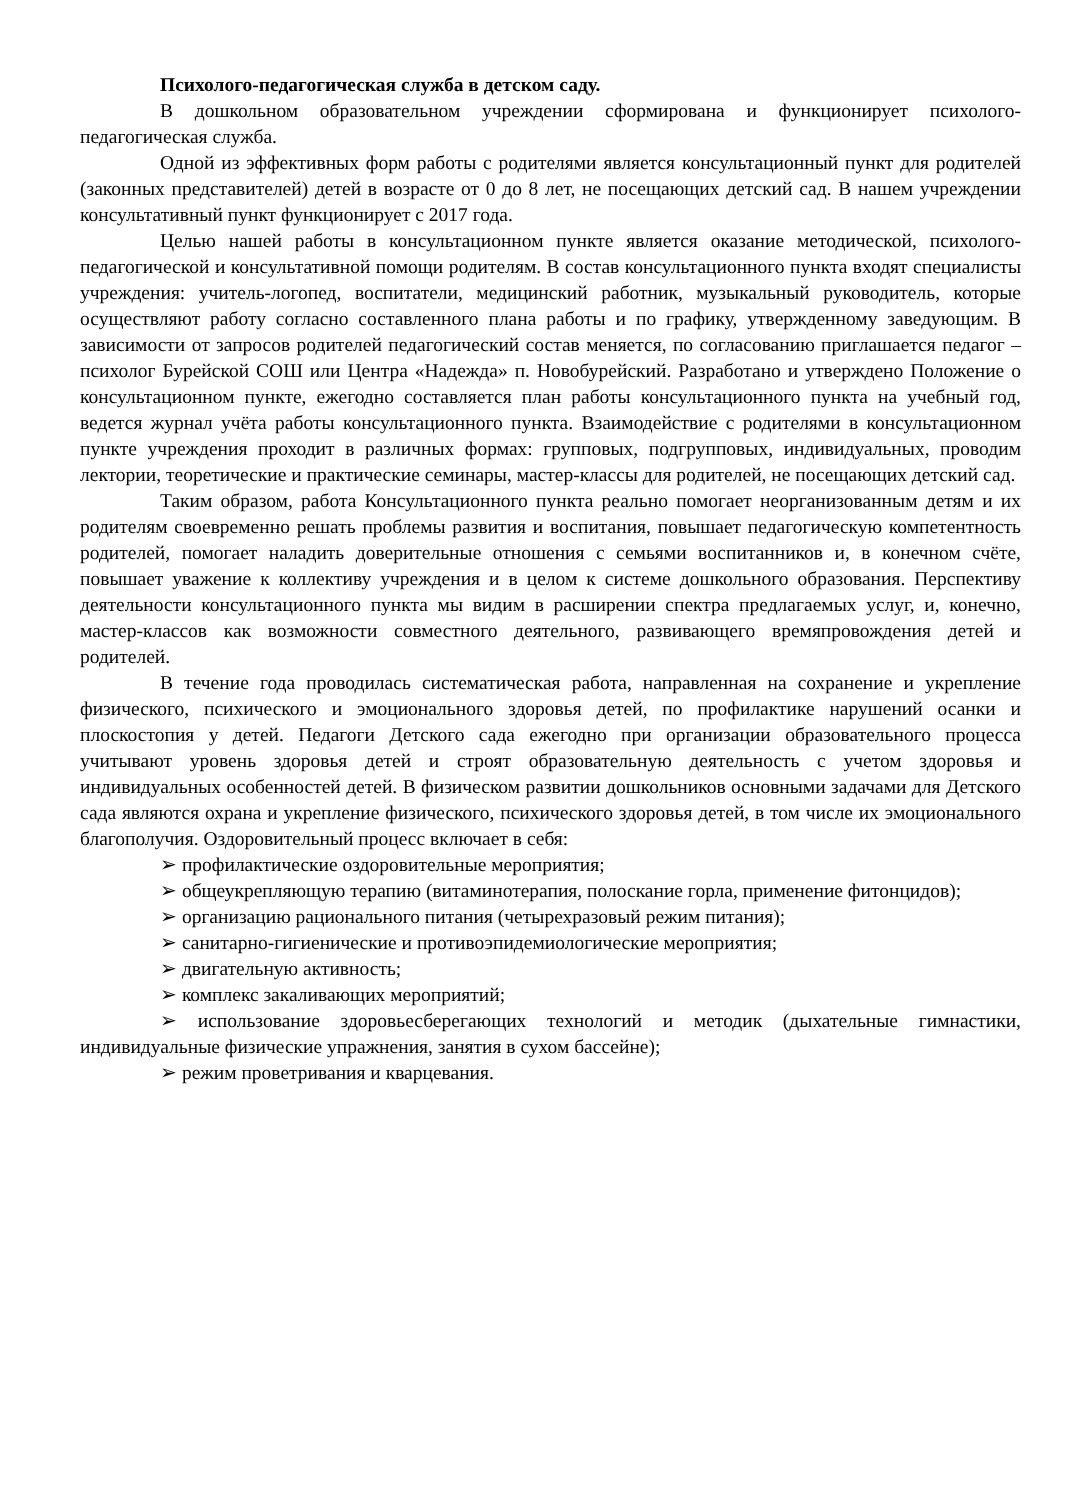Психолого-педагогическая служба в детском саду.
В дошкольном образовательном учреждении сформирована и функционирует психолого-педагогическая служба.
Одной из эффективных форм работы с родителями является консультационный пункт для родителей (законных представителей) детей в возрасте от 0 до 8 лет, не посещающих детский сад. В нашем учреждении консультативный пункт функционирует с 2017 года.
Целью нашей работы в консультационном пункте является оказание методической, психолого-педагогической и консультативной помощи родителям. В состав консультационного пункта входят специалисты учреждения: учитель-логопед, воспитатели, медицинский работник, музыкальный руководитель, которые осуществляют работу согласно составленного плана работы и по графику, утвержденному заведующим. В зависимости от запросов родителей педагогический состав меняется, по согласованию приглашается педагог – психолог Бурейской СОШ или Центра «Надежда» п. Новобурейский. Разработано и утверждено Положение о консультационном пункте, ежегодно составляется план работы консультационного пункта на учебный год, ведется журнал учёта работы консультационного пункта. Взаимодействие с родителями в консультационном пункте учреждения проходит в различных формах: групповых, подгрупповых, индивидуальных, проводим лектории, теоретические и практические семинары, мастер-классы для родителей, не посещающих детский сад.
Таким образом, работа Консультационного пункта реально помогает неорганизованным детям и их родителям своевременно решать проблемы развития и воспитания, повышает педагогическую компетентность родителей, помогает наладить доверительные отношения с семьями воспитанников и, в конечном счёте, повышает уважение к коллективу учреждения и в целом к системе дошкольного образования. Перспективу деятельности консультационного пункта мы видим в расширении спектра предлагаемых услуг, и, конечно, мастер-классов как возможности совместного деятельного, развивающего времяпровождения детей и родителей.
В течение года проводилась систематическая работа, направленная на сохранение и укрепление физического, психического и эмоционального здоровья детей, по профилактике нарушений осанки и плоскостопия у детей. Педагоги Детского сада ежегодно при организации образовательного процесса учитывают уровень здоровья детей и строят образовательную деятельность с учетом здоровья и индивидуальных особенностей детей. В физическом развитии дошкольников основными задачами для Детского сада являются охрана и укрепление физического, психического здоровья детей, в том числе их эмоционального благополучия. Оздоровительный процесс включает в себя:
➢ профилактические оздоровительные мероприятия;
➢ общеукрепляющую терапию (витаминотерапия, полоскание горла, применение фитонцидов);
➢ организацию рационального питания (четырехразовый режим питания);
➢ санитарно-гигиенические и противоэпидемиологические мероприятия;
➢ двигательную активность;
➢ комплекс закаливающих мероприятий;
➢ использование здоровьесберегающих технологий и методик (дыхательные гимнастики, индивидуальные физические упражнения, занятия в сухом бассейне);
➢ режим проветривания и кварцевания.